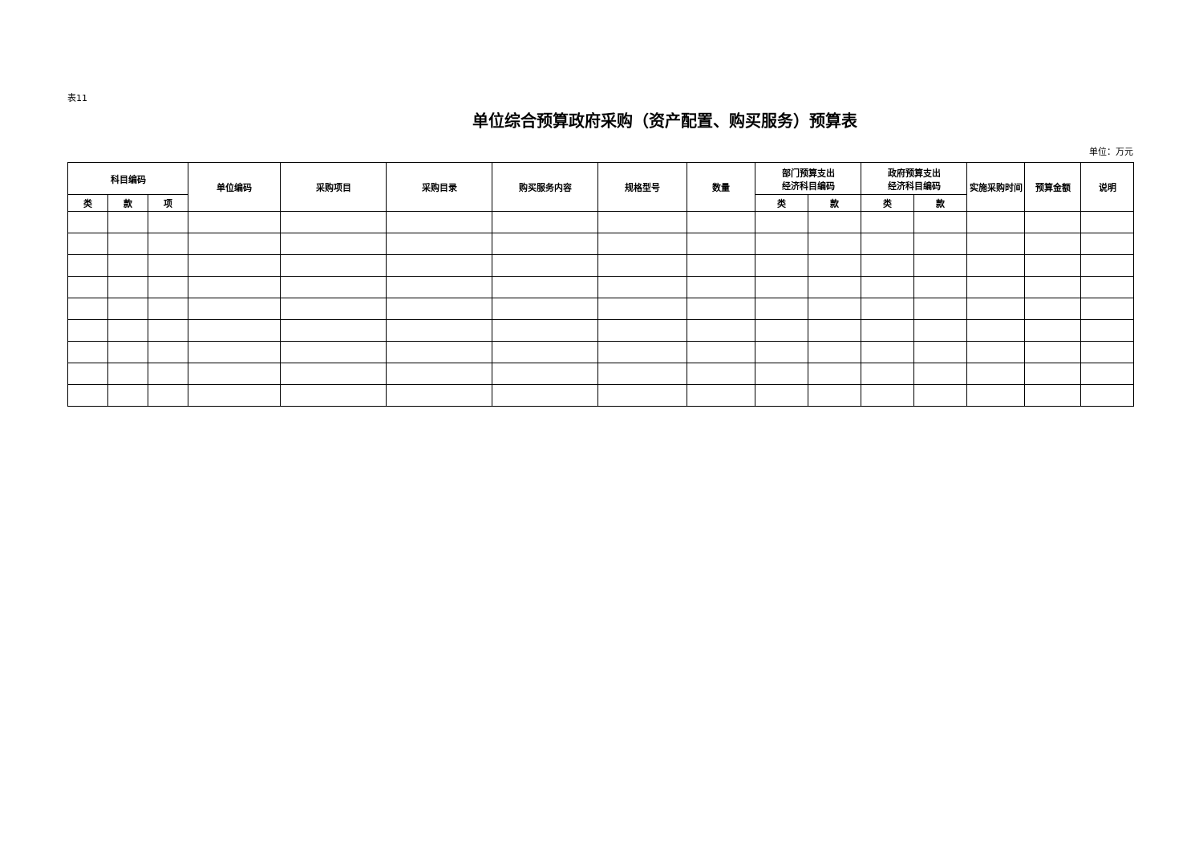表11
单位综合预算政府采购（资产配置、购买服务）预算表
单位：万元
| 科目编码 | | | 单位编码 | 采购项目 | 采购目录 | 购买服务内容 | 规格型号 | 数量 | 部门预算支出 经济科目编码 | | 政府预算支出 经济科目编码 | | 实施采购时间 | 预算金额 | 说明 |
| --- | --- | --- | --- | --- | --- | --- | --- | --- | --- | --- | --- | --- | --- | --- | --- |
| 类 | 款 | 项 | | | | | | | 类 | 款 | 类 | 款 | | | |